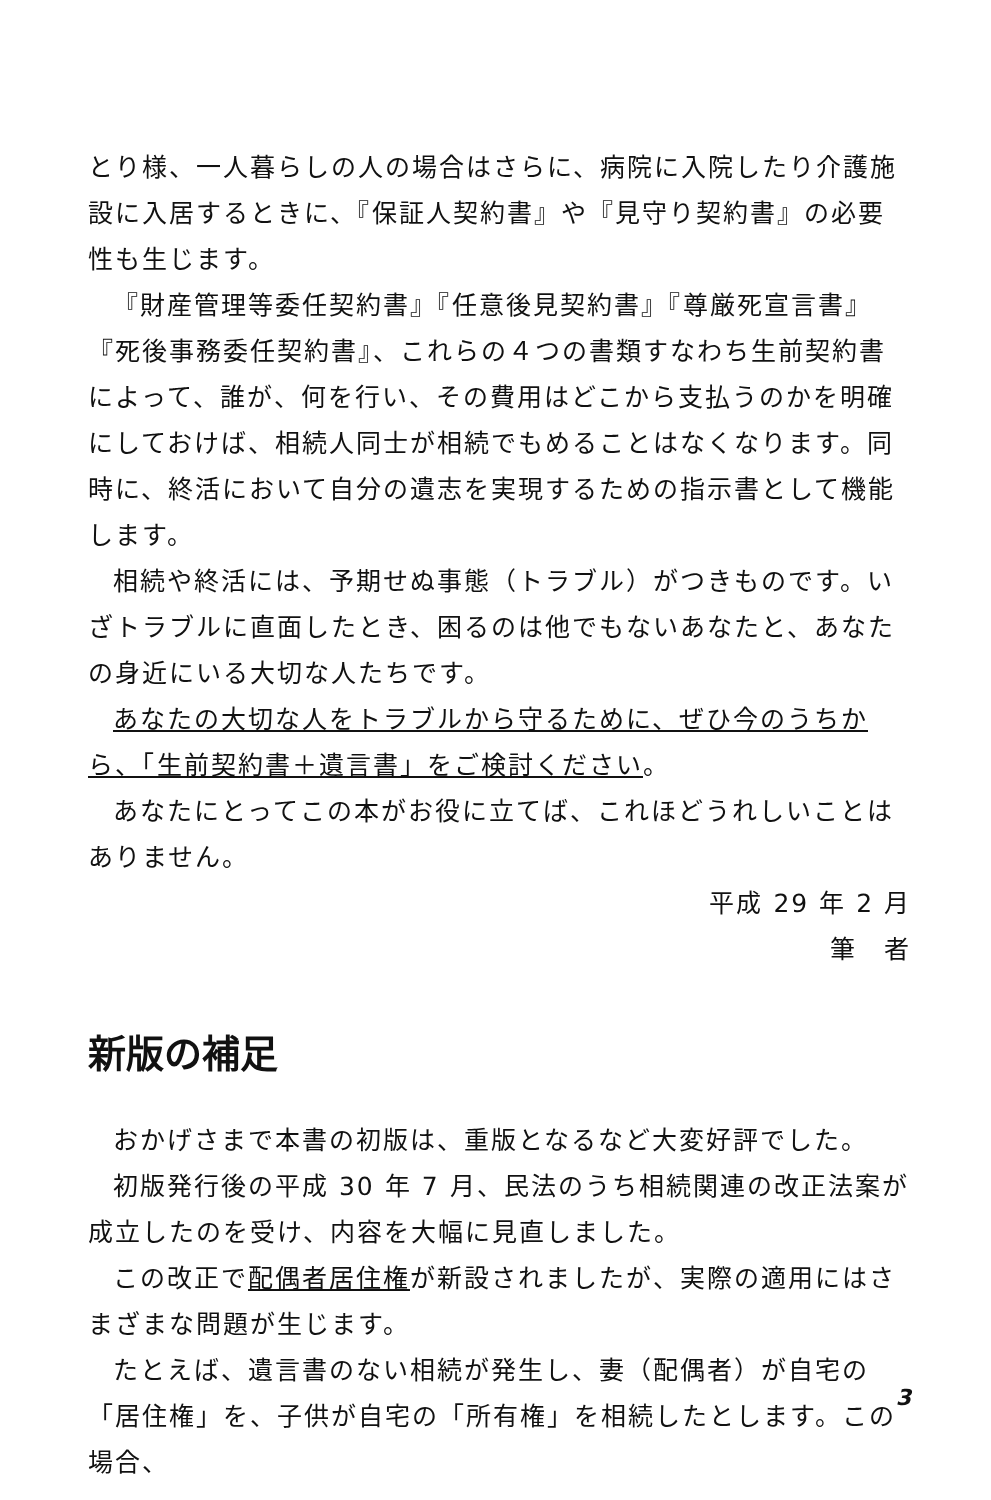とり様、一人暮らしの人の場合はさらに、病院に入院したり介護施設に入居するときに、『保証人契約書』や『見守り契約書』の必要性も生じます。
『財産管理等委任契約書』『任意後見契約書』『尊厳死宣言書』『死後事務委任契約書』、これらの４つの書類すなわち生前契約書によって、誰が、何を行い、その費用はどこから支払うのかを明確にしておけば、相続人同士が相続でもめることはなくなります。同時に、終活において自分の遺志を実現するための指示書として機能します。
相続や終活には、予期せぬ事態（トラブル）がつきものです。いざトラブルに直面したとき、困るのは他でもないあなたと、あなたの身近にいる大切な人たちです。
あなたの大切な人をトラブルから守るために、ぜひ今のうちから、「生前契約書＋遺言書」をご検討ください。
あなたにとってこの本がお役に立てば、これほどうれしいことはありません。
平成 29 年 2 月
筆　者
新版の補足
おかげさまで本書の初版は、重版となるなど大変好評でした。
初版発行後の平成 30 年 7 月、民法のうち相続関連の改正法案が成立したのを受け、内容を大幅に見直しました。
この改正で配偶者居住権が新設されましたが、実際の適用にはさまざまな問題が生じます。
たとえば、遺言書のない相続が発生し、妻（配偶者）が自宅の「居住権」を、子供が自宅の「所有権」を相続したとします。この場合、
3